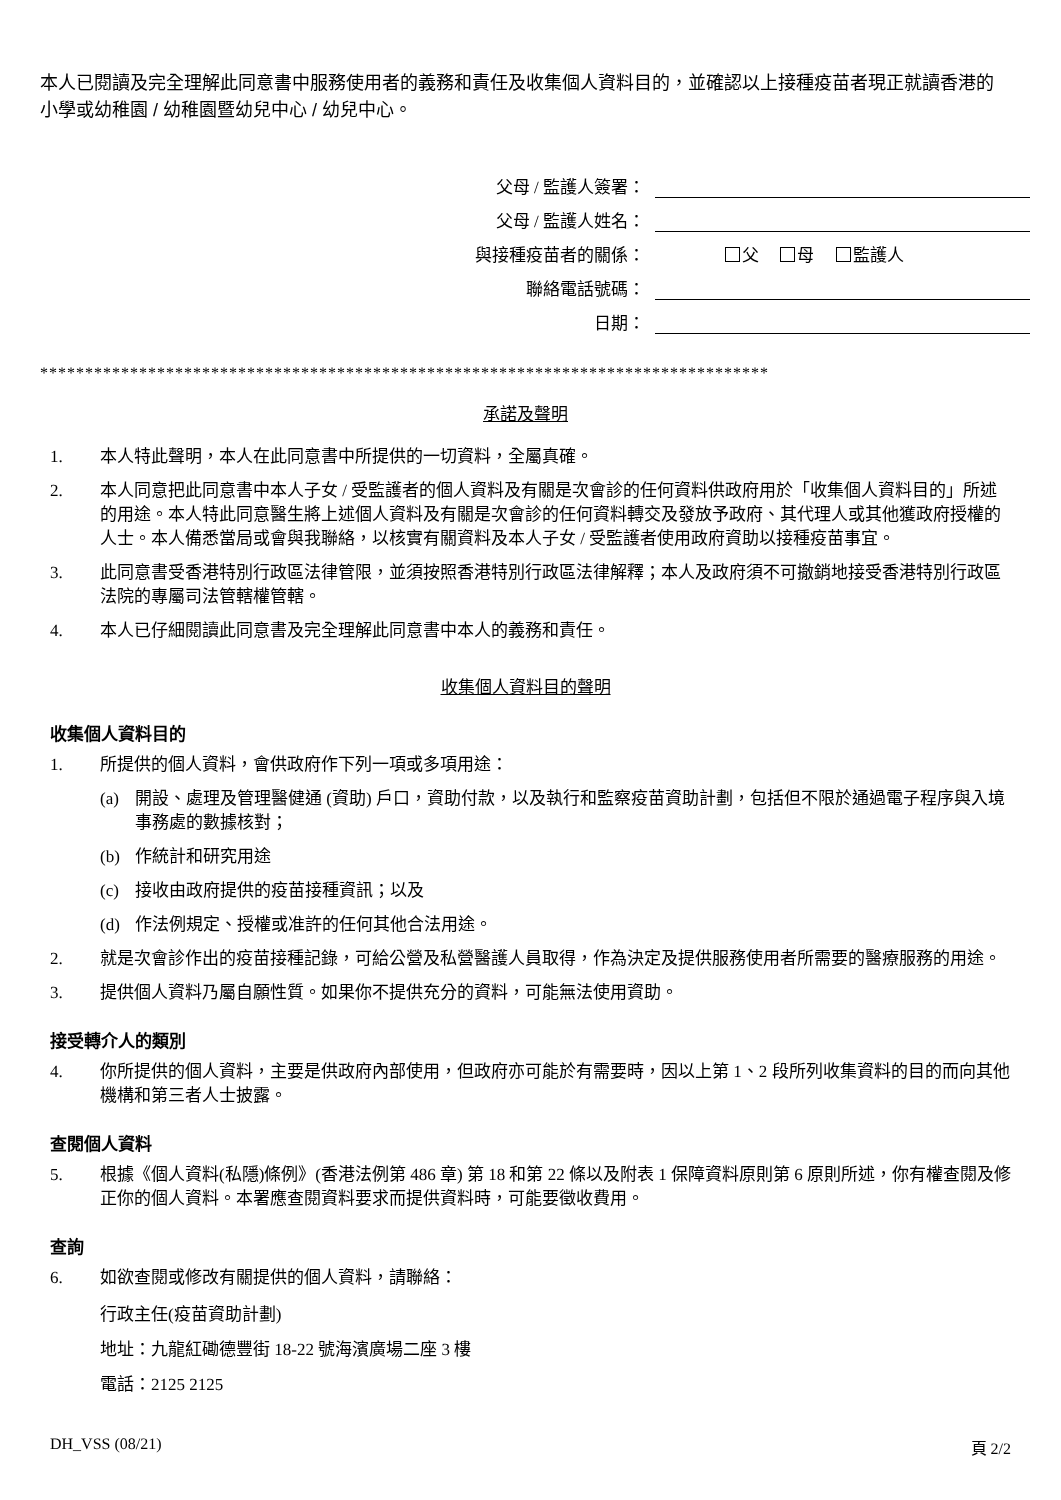本人已閱讀及完全理解此同意書中服務使用者的義務和責任及收集個人資料目的，並確認以上接種疫苗者現正就讀香港的小學或幼稚園 / 幼稚園暨幼兒中心 / 幼兒中心。
父母 / 監護人簽署：
父母 / 監護人姓名：
與接種疫苗者的關係： 父 母 監護人
聯絡電話號碼：
日期：
*********************************************************************************
承諾及聲明
1. 本人特此聲明，本人在此同意書中所提供的一切資料，全屬真確。
2. 本人同意把此同意書中本人子女 / 受監護者的個人資料及有關是次會診的任何資料供政府用於「收集個人資料目的」所述的用途。本人特此同意醫生將上述個人資料及有關是次會診的任何資料轉交及發放予政府、其代理人或其他獲政府授權的人士。本人備悉當局或會與我聯絡，以核實有關資料及本人子女 / 受監護者使用政府資助以接種疫苗事宜。
3. 此同意書受香港特別行政區法律管限，並須按照香港特別行政區法律解釋；本人及政府須不可撤銷地接受香港特別行政區法院的專屬司法管轄權管轄。
4. 本人已仔細閱讀此同意書及完全理解此同意書中本人的義務和責任。
收集個人資料目的聲明
收集個人資料目的
1. 所提供的個人資料，會供政府作下列一項或多項用途：
(a) 開設、處理及管理醫健通 (資助) 戶口，資助付款，以及執行和監察疫苗資助計劃，包括但不限於通過電子程序與入境事務處的數據核對；
(b) 作統計和研究用途
(c) 接收由政府提供的疫苗接種資訊；以及
(d) 作法例規定、授權或准許的任何其他合法用途。
2. 就是次會診作出的疫苗接種記錄，可給公營及私營醫護人員取得，作為決定及提供服務使用者所需要的醫療服務的用途。
3. 提供個人資料乃屬自願性質。如果你不提供充分的資料，可能無法使用資助。
接受轉介人的類別
4. 你所提供的個人資料，主要是供政府內部使用，但政府亦可能於有需要時，因以上第 1、2 段所列收集資料的目的而向其他機構和第三者人士披露。
查閱個人資料
5. 根據《個人資料(私隱)條例》(香港法例第 486 章) 第 18 和第 22 條以及附表 1 保障資料原則第 6 原則所述，你有權查閱及修正你的個人資料。本署應查閱資料要求而提供資料時，可能要徵收費用。
查詢
6. 如欲查閱或修改有關提供的個人資料，請聯絡：
行政主任(疫苗資助計劃)
地址：九龍紅磡德豐街 18-22 號海濱廣場二座 3 樓
電話：2125 2125
DH_VSS (08/21) 頁 2/2